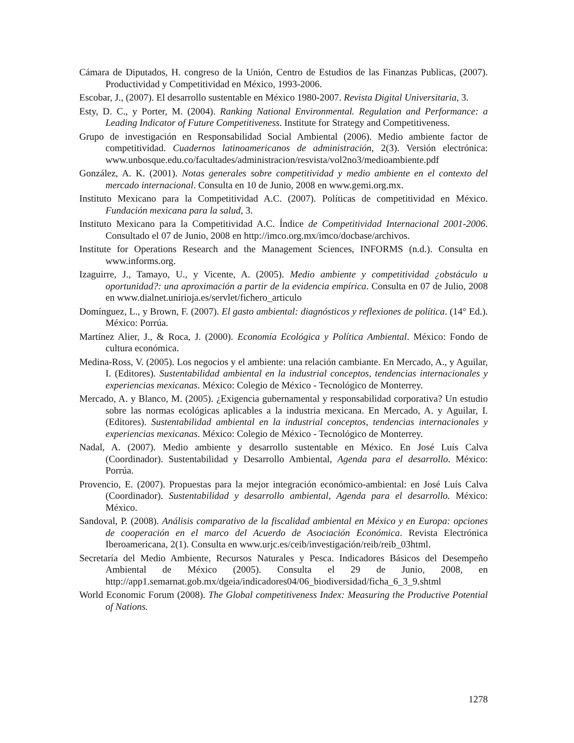Cámara de Diputados, H. congreso de la Unión, Centro de Estudios de las Finanzas Publicas, (2007). Productividad y Competitividad en México, 1993-2006.
Escobar, J., (2007). El desarrollo sustentable en México 1980-2007. Revista Digital Universitaria, 3.
Esty, D. C., y Porter, M. (2004). Ranking National Environmental. Regulation and Performance: a Leading Indicator of Future Competitiveness. Institute for Strategy and Competitiveness.
Grupo de investigación en Responsabilidad Social Ambiental (2006). Medio ambiente factor de competitividad. Cuadernos latinoamericanos de administración, 2(3). Versión electrónica: www.unbosque.edu.co/facultades/administracion/resvista/vol2no3/medioambiente.pdf
González, A. K. (2001). Notas generales sobre competitividad y medio ambiente en el contexto del mercado internacional. Consulta en 10 de Junio, 2008 en www.gemi.org.mx.
Instituto Mexicano para la Competitividad A.C. (2007). Políticas de competitividad en México. Fundación mexicana para la salud, 3.
Instituto Mexicano para la Competitividad A.C. Índice de Competitividad Internacional 2001-2006. Consultado el 07 de Junio, 2008 en http://imco.org.mx/imco/docbase/archivos.
Institute for Operations Research and the Management Sciences, INFORMS (n.d.). Consulta en www.informs.org.
Izaguirre, J., Tamayo, U., y Vicente, A. (2005). Medio ambiente y competitividad ¿obstáculo u oportunidad?: una aproximación a partir de la evidencia empírica. Consulta en 07 de Julio, 2008 en www.dialnet.unirioja.es/servlet/fichero_articulo
Domínguez, L., y Brown, F. (2007). El gasto ambiental: diagnósticos y reflexiones de política. (14° Ed.). México: Porrúa.
Martínez Alier, J., & Roca, J. (2000). Economía Ecológica y Política Ambiental. México: Fondo de cultura económica.
Medina-Ross, V. (2005). Los negocios y el ambiente: una relación cambiante. En Mercado, A., y Aguilar, I. (Editores). Sustentabilidad ambiental en la industrial conceptos, tendencias internacionales y experiencias mexicanas. México: Colegio de México - Tecnológico de Monterrey.
Mercado, A. y Blanco, M. (2005). ¿Exigencia gubernamental y responsabilidad corporativa? Un estudio sobre las normas ecológicas aplicables a la industria mexicana. En Mercado, A. y Aguilar, I. (Editores). Sustentabilidad ambiental en la industrial conceptos, tendencias internacionales y experiencias mexicanas. México: Colegio de México - Tecnológico de Monterrey.
Nadal, A. (2007). Medio ambiente y desarrollo sustentable en México. En José Luís Calva (Coordinador). Sustentabilidad y Desarrollo Ambiental, Agenda para el desarrollo. México: Porrúa.
Provencio, E. (2007). Propuestas para la mejor integración económico-ambiental: en José Luís Calva (Coordinador). Sustentabilidad y desarrollo ambiental, Agenda para el desarrollo. México: México.
Sandoval, P. (2008). Análisis comparativo de la fiscalidad ambiental en México y en Europa: opciones de cooperación en el marco del Acuerdo de Asociación Económica. Revista Electrónica Iberoamericana, 2(1). Consulta en www.urjc.es/ceib/investigación/reib/reib_03html.
Secretaría del Medio Ambiente, Recursos Naturales y Pesca. Indicadores Básicos del Desempeño Ambiental de México (2005). Consulta el 29 de Junio, 2008, en http://app1.semarnat.gob.mx/dgeia/indicadores04/06_biodiversidad/ficha_6_3_9.shtml
World Economic Forum (2008). The Global competitiveness Index: Measuring the Productive Potential of Nations.
1278